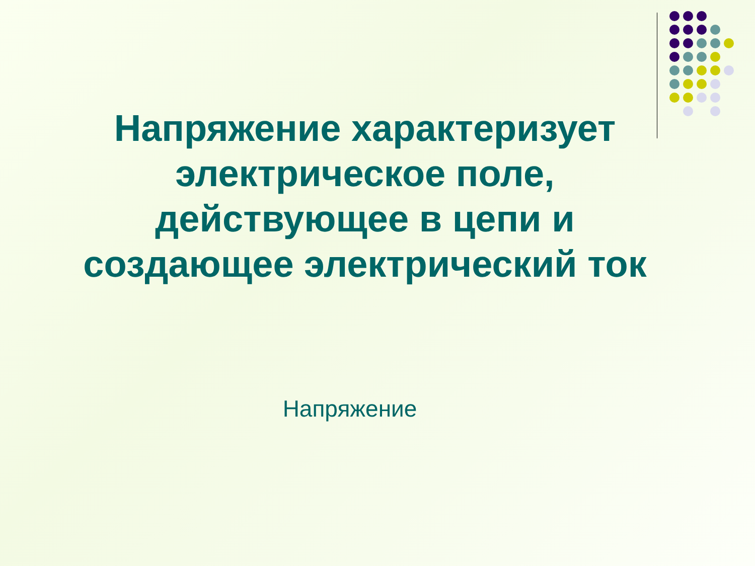Напряжение характеризует
электрическое поле,
действующее в цепи и
создающее электрический ток
Напряжение